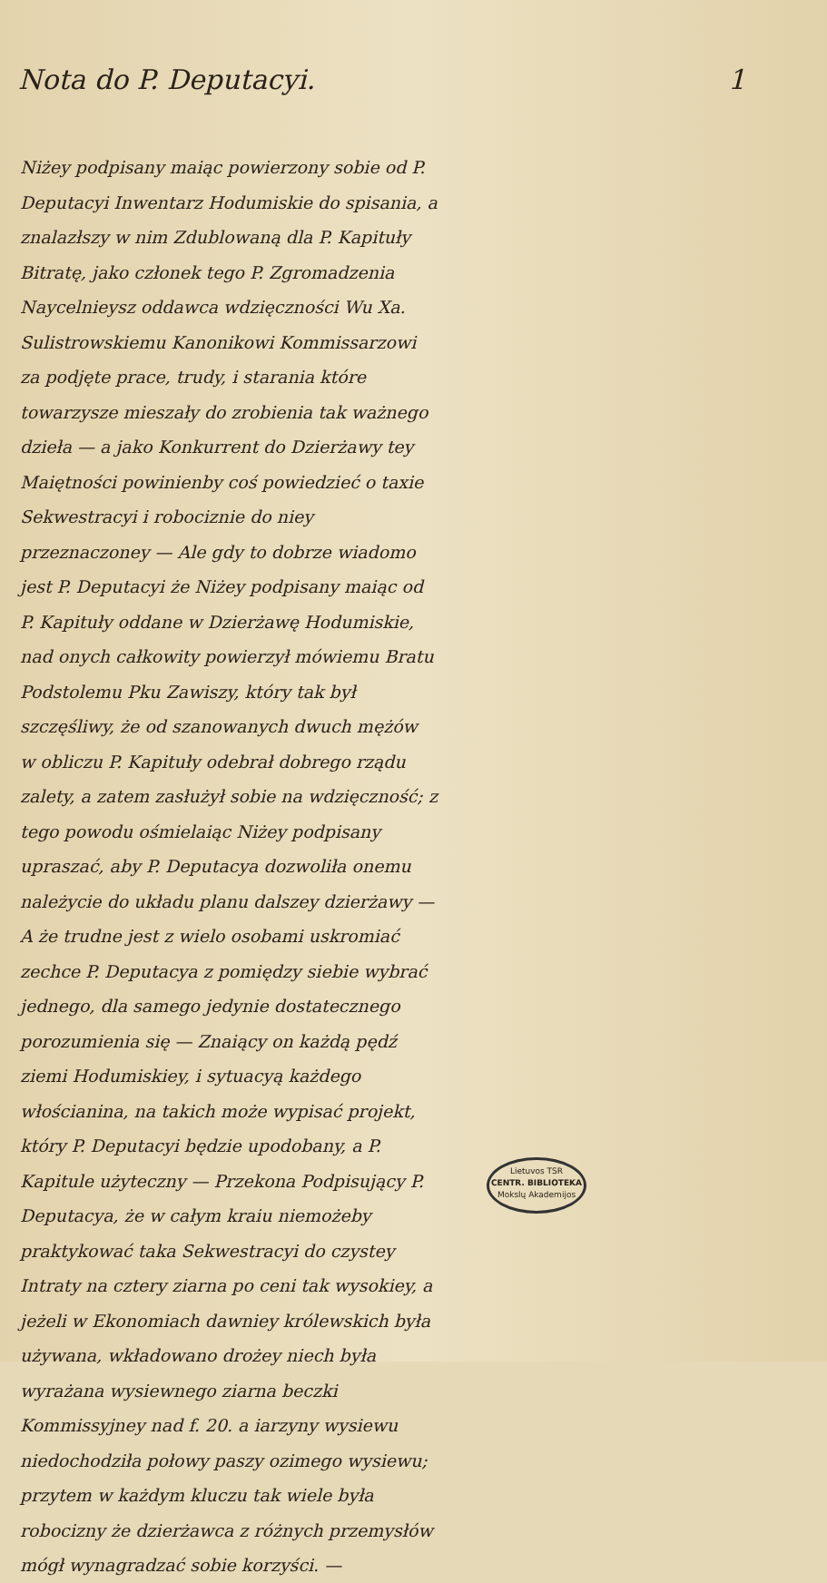Nota do P. Deputacyi. 1
Niżey podpisany maiąc powierzony sobie od P. Deputacyi Inwentarz Hodumiskie do spisania, a znalazłszy w nim Zdublowaną dla P. Kapituły Bitratę, jako członek tego P. Zgromadzenia Naycelnieysz oddawca wdzięczności Wu Xa. Sulistrowskiemu Kanonikowi Kommissarzowi za podjęte prace, trudy, i starania które towarzysze mieszały do zrobienia tak ważnego dzieła — a jako Konkurrent do Dzierżawy tey Maiętności powinienby coś powiedzieć o taxie Sekwestracyi i robociznie do niey przeznaczoney — Ale gdy to dobrze wiadomo jest P. Deputacyi że Niżey podpisany maiąc od P. Kapituły oddane w Dzierżawę Hodumiskie, nad onych całkowity powierzył mówiemu Bratu Podstolemu Pku Zawiszy, który tak był szczęśliwy, że od szanowanych dwuch mężów w obliczu P. Kapituły odebrał dobrego rządu zalety, a zatem zasłużył sobie na wdzięczność; z tego powodu ośmielaiąc Niżey podpisany upraszać, aby P. Deputacya dozwoliła onemu należycie do układu planu dalszey dzierżawy — A że trudne jest z wielo osobami uskromiać zechce P. Deputacya z pomiędzy siebie wybrać jednego, dla samego jedynie dostatecznego porozumienia się — Znaiący on każdą pędź ziemi Hodumiskiey, i sytuacyą każdego włościanina, na takich może wypisać projekt, który P. Deputacyi będzie upodobany, a P. Kapitule użyteczny — Przekona Podpisujący P. Deputacya, że w całym kraiu niemożeby praktykować taka Sekwestracyi do czystey Intraty na cztery ziarna po ceni tak wysokiey, a jeżeli w Ekonomiach dawniey królewskich była używana, wkładowano drożey niech była wyrażana wysiewnego ziarna beczki Kommissyjney nad f. 20. a iarzyny wysiewu niedochodziła połowy paszy ozimego wysiewu; przytem w każdym kluczu tak wiele była robocizny że dzierżawca z różnych przemysłów mógł wynagradzać sobie korzyści. —
Lietuvos TSR
CENTR. BIBLIOTEKA
Mokslų Akademijos